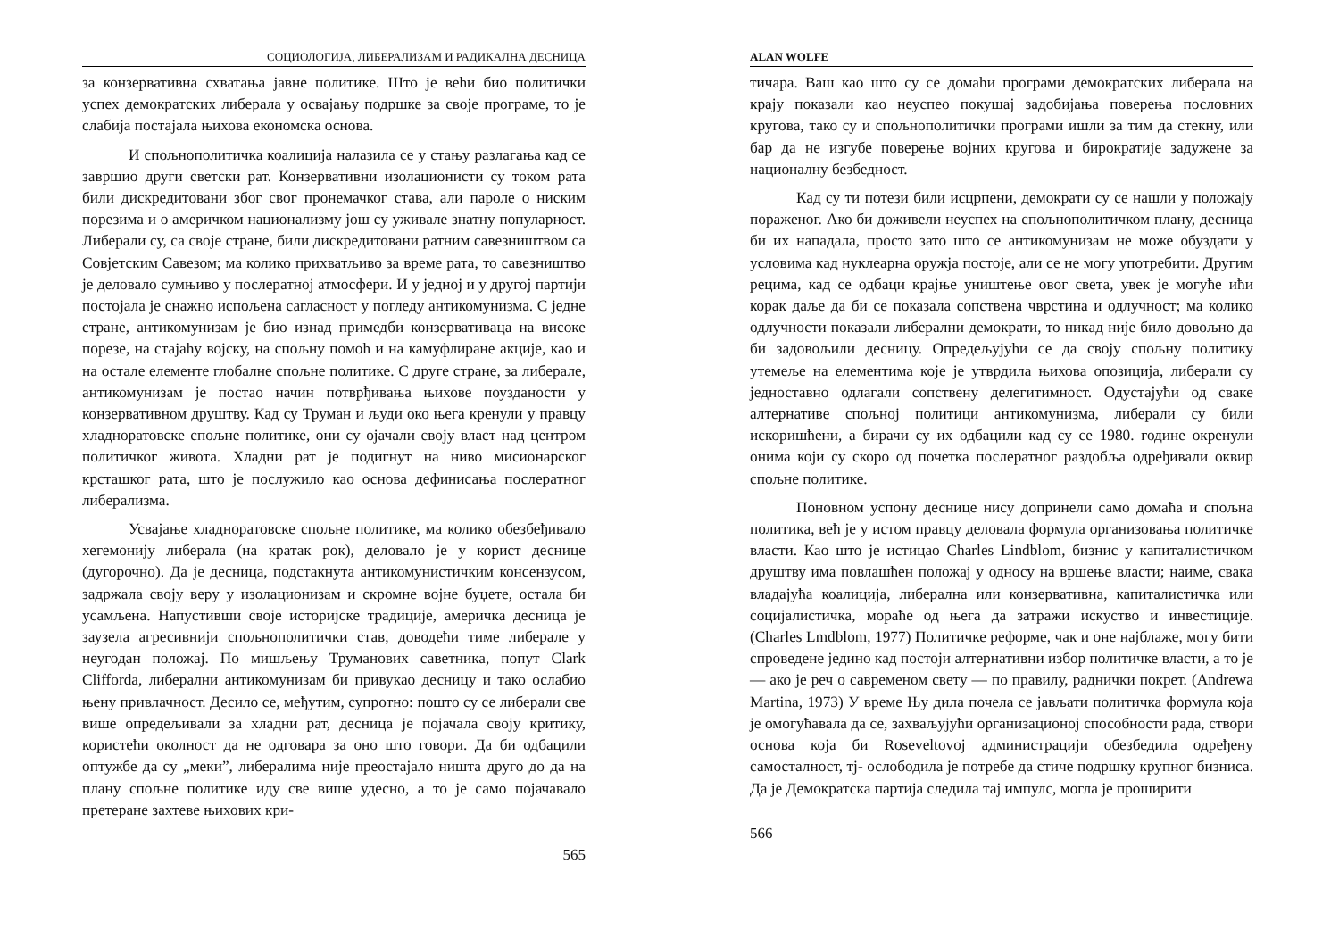СОЦИОЛОГИЈА, ЛИБЕРАЛИЗАМ И РАДИКАЛНА ДЕСНИЦА
за конзервативна схватања јавне политике. Што је већи био политички успех демократских либерала у освајању подршке за своје програме, то је слабија постајала њихова економска основа.
И спољнополитичка коалиција налазила се у стању разлагања кад се завршио други светски рат. Конзервативни изолационисти су током рата били дискредитовани због свог пронемачког става, али пароле о ниским порезима и о америчком национализму још су уживале знатну популарност. Либерали су, са своје стране, били дискредитовани ратним савезништвом са Совјетским Савезом; ма колико прихватљиво за време рата, то савезништво је деловало сумњиво у послератној атмосфери. И у једној и у другој партији постојала је снажно испољена сагласност у погледу антикомунизма. С једне стране, антикомунизам је био изнад примедби конзервативаца на високе порезе, на стајаћу војску, на спољну помоћ и на камуфлиране акције, као и на остале елементе глобалне спољне политике. С друге стране, за либерале, антикомунизам је постао начин потврђивања њихове поузданости у конзервативном друштву. Кад су Труман и људи око њега кренули у правцу хладноратовске спољне политике, они су ојачали своју власт над центром политичког живота. Хладни рат је подигнут на ниво мисионарског крсташког рата, што је послужило као основа дефинисања послератног либерализма.
Усвајање хладноратовске спољне политике, ма колико обезбеђивало хегемонију либерала (на кратак рок), деловало је у корист деснице (дугорочно). Да је десница, подстакнута антикомунистичким консензусом, задржала своју веру у изолационизам и скромне војне буџете, остала би усамљена. Напустивши своје историјске традиције, америчка десница је заузела агресивнији спољнополитички став, доводећи тиме либерале у неугодан положај. По мишљењу Труманових саветника, попут Clark Clifforda, либерални антикомунизам би привукао десницу и тако ослабио њену привлачност. Десило се, међутим, супротно: пошто су се либерали све више опредељивали за хладни рат, десница је појачала своју критику, користећи околност да не одговара за оно што говори. Да би одбацили оптужбе да су „меки”, либералима није преостајало ништа друго до да на плану спољне политике иду све више удесно, а то је само појачавало претеране захтеве њихових кри-
565
ALAN WOLFE
тичара. Ваш као што су се домаћи програми демократских либерала на крају показали као неуспео покушај задобијања поверења пословних кругова, тако су и спољнополитички програми ишли за тим да стекну, или бар да не изгубе поверење војних кругова и бирократије задужене за националну безбедност.
Кад су ти потези били исцрпени, демократи су се нашли у положају пораженог. Ако би доживели неуспех на спољнополитичком плану, десница би их нападала, просто зато што се антикомунизам не може обуздати у условима кад нуклеарна оружја постоје, али се не могу употребити. Другим рецима, кад се одбаци крајње уништење овог света, увек је могуће ићи корак даље да би се показала сопствена чврстина и одлучност; ма колико одлучности показали либерални демократи, то никад није било довољно да би задовољили десницу. Опредељујући се да своју спољну политику утемеље на елементима које је утврдила њихова опозиција, либерали су једноставно одлагали сопствену делегитимност. Одустајући од сваке алтернативе спољној политици антикомунизма, либерали су били искоришћени, а бирачи су их одбацили кад су се 1980. године окренули онима који су скоро од почетка послератног раздобља одређивали оквир спољне политике.
Поновном успону деснице нису допринели само домаћа и спољна политика, већ је у истом правцу деловала формула организовања политичке власти. Као што је истицао Charles Lindblom, бизнис у капиталистичком друштву има повлашћен положај у односу на вршење власти; наиме, свака владајућа коалиција, либерална или конзервативна, капиталистичка или социјалистичка, мораће од њега да затражи искуство и инвестиције. (Charles Lmdblom, 1977) Политичке реформе, чак и оне најблаже, могу бити спроведене једино кад постоји алтернативни избор политичке власти, а то је — ако је реч о савременом свету — по правилу, раднички покрет. (Andrewa Martina, 1973) У време Њу дила почела се јављати политичка формула која је омогућавала да се, захваљујући организационој способности рада, створи основа која би Roseveltovoj администрацији обезбедила одређену самосталност, тј- ослободила је потребе да стиче подршку крупног бизниса. Да је Демократска партија следила тај импулс, могла је проширити
566